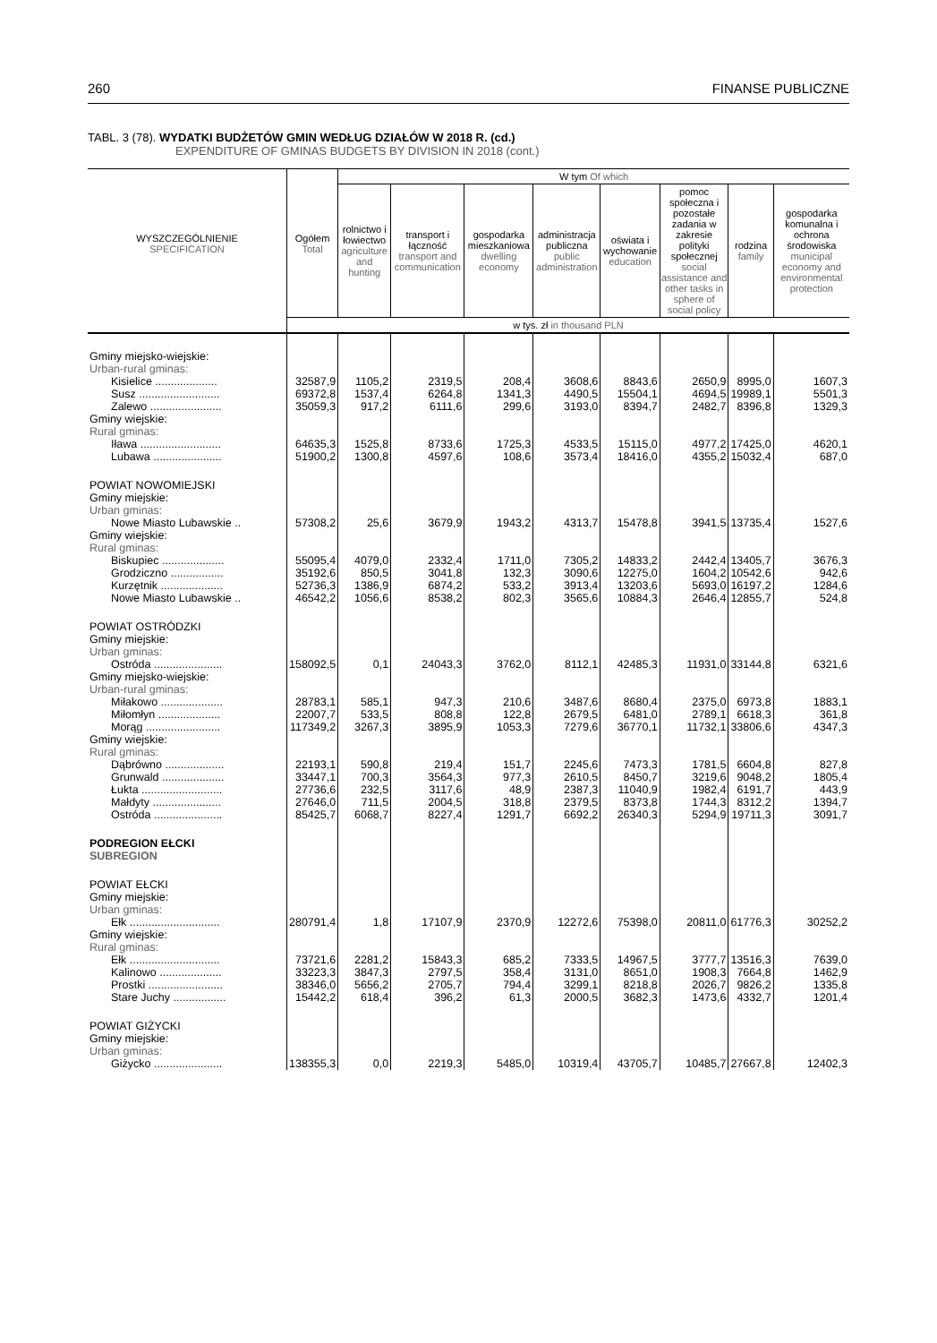260 FINANSE PUBLICZNE
TABL. 3 (78). WYDATKI BUDŻETÓW GMIN WEDŁUG DZIAŁÓW W 2018 R. (cd.)
EXPENDITURE OF GMINAS BUDGETS BY DIVISION IN 2018 (cont.)
| WYSZCZEGÓLNIENIE SPECIFICATION | Ogółem Total | W tym Of which | | | | | | | |
| --- | --- | --- | --- | --- | --- | --- | --- | --- | --- |
| | | rolnictwo i łowiectwo agriculture and hunting | transport i łączność transport and communication | gospodarka mieszkaniowa dwelling economy | administracja publiczna public administration | oświata i wychowanie education | pomoc społeczna i pozostałe zadania w zakresie polityki społecznej social assistance and other tasks in sphere of social policy | rodzina family | gospodarka komunalna i ochrona środowiska municipal economy and environmental protection |
| | w tys. zł in thousand PLN | | | | | | | | |
| Gminy miejsko-wiejskie: Urban-rural gminas: | | | | | | | | | |
| Kisielice .................... | 32587,9 | 1105,2 | 2319,5 | 208,4 | 3608,6 | 8843,6 | 2650,9 | 8995,0 | 1607,3 |
| Susz .......................... | 69372,8 | 1537,4 | 6264,8 | 1341,3 | 4490,5 | 15504,1 | 4694,5 | 19989,1 | 5501,3 |
| Zalewo ....................... | 35059,3 | 917,2 | 6111,6 | 299,6 | 3193,0 | 8394,7 | 2482,7 | 8396,8 | 1329,3 |
| Gminy wiejskie: Rural gminas: | | | | | | | | | |
| Iława .......................... | 64635,3 | 1525,8 | 8733,6 | 1725,3 | 4533,5 | 15115,0 | 4977,2 | 17425,0 | 4620,1 |
| Lubawa ...................... | 51900,2 | 1300,8 | 4597,6 | 108,6 | 3573,4 | 18416,0 | 4355,2 | 15032,4 | 687,0 |
| POWIAT NOWOMIEJSKI Gminy miejskie: Urban gminas: | | | | | | | | | |
| Nowe Miasto Lubawskie .. | 57308,2 | 25,6 | 3679,9 | 1943,2 | 4313,7 | 15478,8 | 3941,5 | 13735,4 | 1527,6 |
| Gminy wiejskie: Rural gminas: | | | | | | | | | |
| Biskupiec .................... | 55095,4 | 4079,0 | 2332,4 | 1711,0 | 7305,2 | 14833,2 | 2442,4 | 13405,7 | 3676,3 |
| Grodziczno ................. | 35192,6 | 850,5 | 3041,8 | 132,3 | 3090,6 | 12275,0 | 1604,2 | 10542,6 | 942,6 |
| Kurzętnik .................... | 52736,3 | 1386,9 | 6874,2 | 533,2 | 3913,4 | 13203,6 | 5693,0 | 16197,2 | 1284,6 |
| Nowe Miasto Lubawskie .. | 46542,2 | 1056,6 | 8538,2 | 802,3 | 3565,6 | 10884,3 | 2646,4 | 12855,7 | 524,8 |
| POWIAT OSTRÓDZKI Gminy miejskie: Urban gminas: | | | | | | | | | |
| Ostróda ...................... | 158092,5 | 0,1 | 24043,3 | 3762,0 | 8112,1 | 42485,3 | 11931,0 | 33144,8 | 6321,6 |
| Gminy miejsko-wiejskie: Urban-rural gminas: | | | | | | | | | |
| Miłakowo .................... | 28783,1 | 585,1 | 947,3 | 210,6 | 3487,6 | 8680,4 | 2375,0 | 6973,8 | 1883,1 |
| Miłomłyn .................... | 22007,7 | 533,5 | 808,8 | 122,8 | 2679,5 | 6481,0 | 2789,1 | 6618,3 | 361,8 |
| Morąg ........................ | 117349,2 | 3267,3 | 3895,9 | 1053,3 | 7279,6 | 36770,1 | 11732,1 | 33806,6 | 4347,3 |
| Gminy wiejskie: Rural gminas: | | | | | | | | | |
| Dąbrówno ................... | 22193,1 | 590,8 | 219,4 | 151,7 | 2245,6 | 7473,3 | 1781,5 | 6604,8 | 827,8 |
| Grunwald .................... | 33447,1 | 700,3 | 3564,3 | 977,3 | 2610,5 | 8450,7 | 3219,6 | 9048,2 | 1805,4 |
| Łukta .......................... | 27736,6 | 232,5 | 3117,6 | 48,9 | 2387,3 | 11040,9 | 1982,4 | 6191,7 | 443,9 |
| Małdyty ...................... | 27646,0 | 711,5 | 2004,5 | 318,8 | 2379,5 | 8373,8 | 1744,3 | 8312,2 | 1394,7 |
| Ostróda ...................... | 85425,7 | 6068,7 | 8227,4 | 1291,7 | 6692,2 | 26340,3 | 5294,9 | 19711,3 | 3091,7 |
| PODREGION EŁCKI SUBREGION | | | | | | | | | |
| POWIAT EŁCKI Gminy miejskie: Urban gminas: | | | | | | | | | |
| Ełk ............................. | 280791,4 | 1,8 | 17107,9 | 2370,9 | 12272,6 | 75398,0 | 20811,0 | 61776,3 | 30252,2 |
| Gminy wiejskie: Rural gminas: | | | | | | | | | |
| Ełk ............................. | 73721,6 | 2281,2 | 15843,3 | 685,2 | 7333,5 | 14967,5 | 3777,7 | 13516,3 | 7639,0 |
| Kalinowo .................... | 33223,3 | 3847,3 | 2797,5 | 358,4 | 3131,0 | 8651,0 | 1908,3 | 7664,8 | 1462,9 |
| Prostki ........................ | 38346,0 | 5656,2 | 2705,7 | 794,4 | 3299,1 | 8218,8 | 2026,7 | 9826,2 | 1335,8 |
| Stare Juchy ................. | 15442,2 | 618,4 | 396,2 | 61,3 | 2000,5 | 3682,3 | 1473,6 | 4332,7 | 1201,4 |
| POWIAT GIŻYCKI Gminy miejskie: Urban gminas: | | | | | | | | | |
| Giżycko ...................... | 138355,3 | 0,0 | 2219,3 | 5485,0 | 10319,4 | 43705,7 | 10485,7 | 27667,8 | 12402,3 |